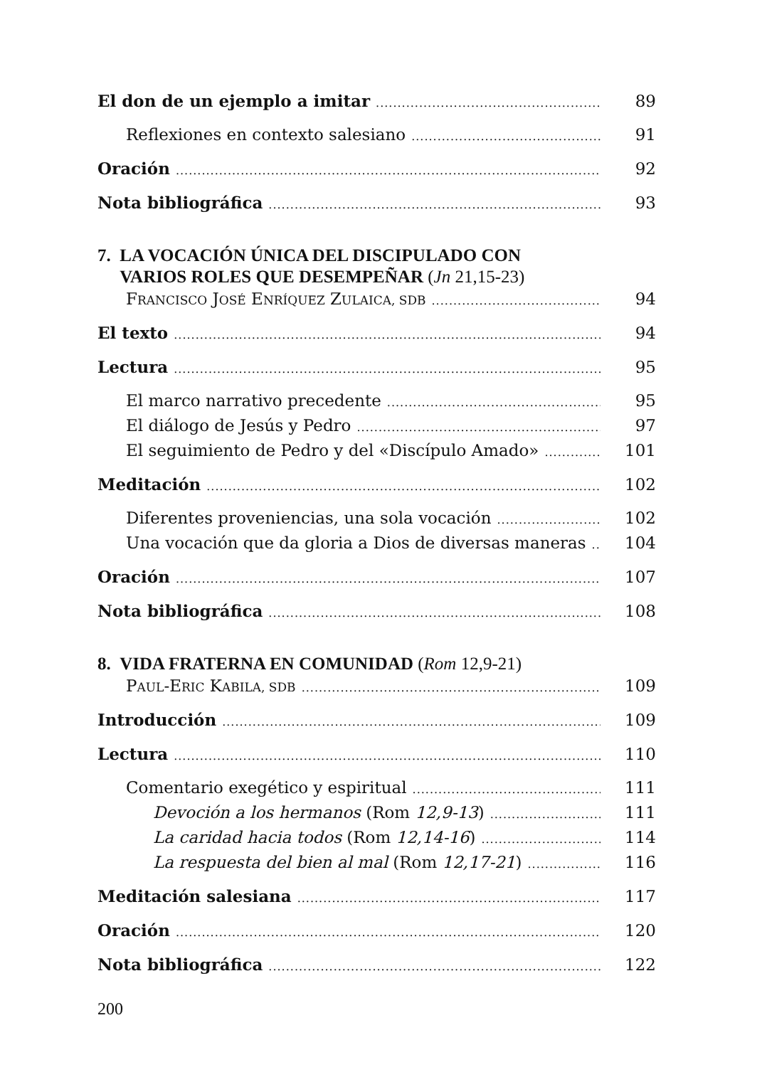El don de un ejemplo a imitar 89
Reflexiones en contexto salesiano 91
Oración 92
Nota bibliográfica 93
7. LA VOCACIÓN ÚNICA DEL DISCIPULADO CON
VARIOS ROLES QUE DESEMPEÑAR (Jn 21,15-23)
FRANCISCO JOSÉ ENRÍQUEZ ZULAICA, SDB 94
El texto 94
Lectura 95
El marco narrativo precedente 95
El diálogo de Jesús y Pedro 97
El seguimiento de Pedro y del «Discípulo Amado» 101
Meditación 102
Diferentes proveniencias, una sola vocación 102
Una vocación que da gloria a Dios de diversas maneras 104
Oración 107
Nota bibliográfica 108
8. VIDA FRATERNA EN COMUNIDAD (Rom 12,9-21)
PAUL-ERIC KABILA, SDB 109
Introducción 109
Lectura 110
Comentario exegético y espiritual 111
Devoción a los hermanos (Rom 12,9-13) 111
La caridad hacia todos (Rom 12,14-16) 114
La respuesta del bien al mal (Rom 12,17-21) 116
Meditación salesiana 117
Oración 120
Nota bibliográfica 122
200